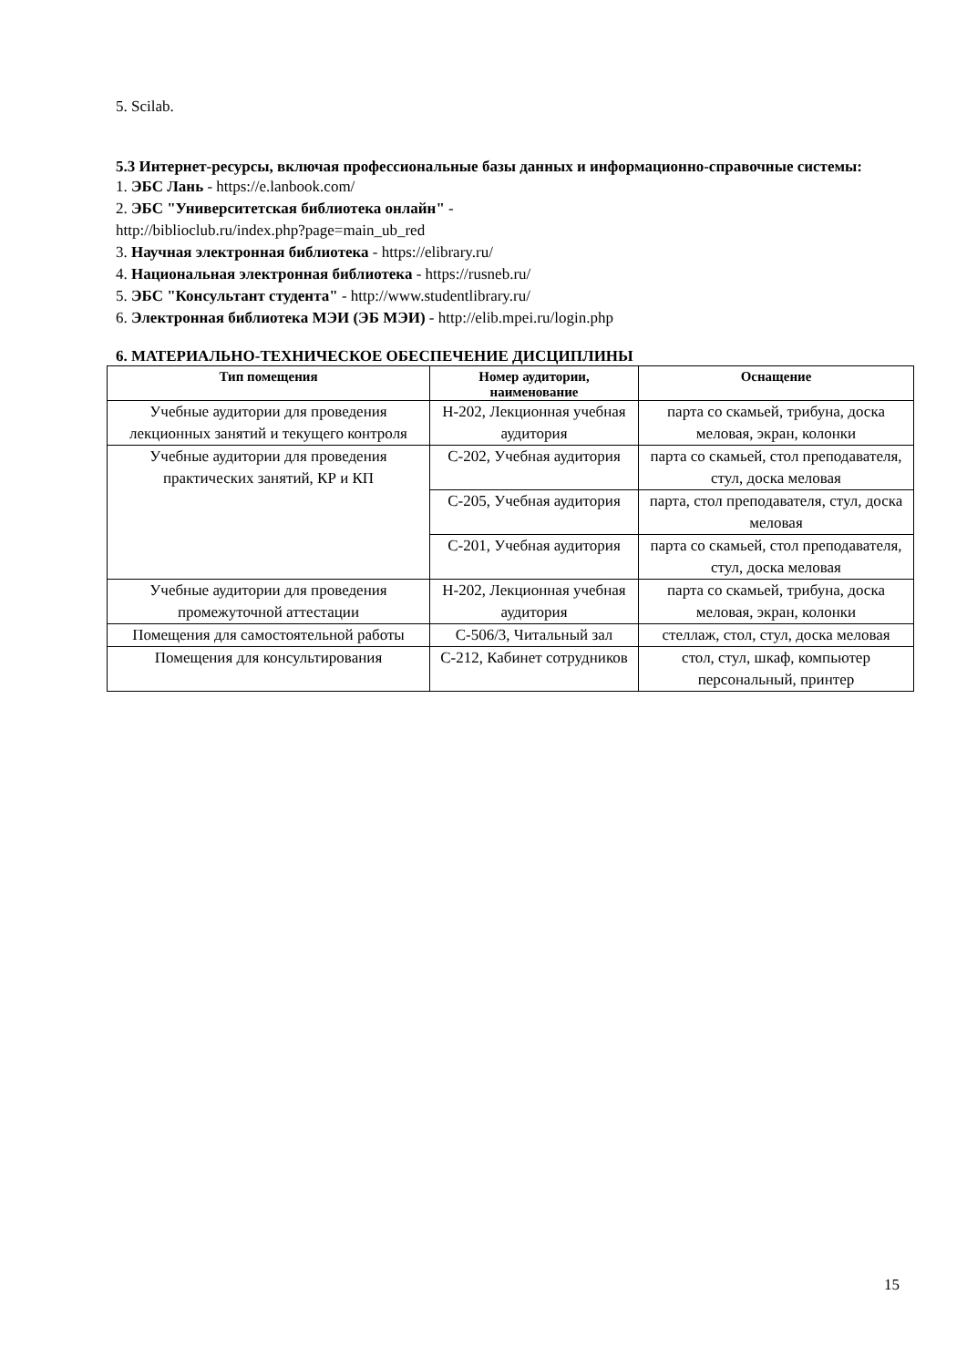5. Scilab.
5.3 Интернет-ресурсы, включая профессиональные базы данных и информационно-справочные системы:
1. ЭБС Лань - https://e.lanbook.com/
2. ЭБС "Университетская библиотека онлайн" -
http://biblioclub.ru/index.php?page=main_ub_red
3. Научная электронная библиотека - https://elibrary.ru/
4. Национальная электронная библиотека - https://rusneb.ru/
5. ЭБС "Консультант студента" - http://www.studentlibrary.ru/
6. Электронная библиотека МЭИ (ЭБ МЭИ) - http://elib.mpei.ru/login.php
6. МАТЕРИАЛЬНО-ТЕХНИЧЕСКОЕ ОБЕСПЕЧЕНИЕ ДИСЦИПЛИНЫ
| Тип помещения | Номер аудитории, наименование | Оснащение |
| --- | --- | --- |
| Учебные аудитории для проведения лекционных занятий и текущего контроля | Н-202, Лекционная учебная аудитория | парта со скамьей, трибуна, доска меловая, экран, колонки |
| Учебные аудитории для проведения практических занятий, КР и КП | С-202, Учебная аудитория | парта со скамьей, стол преподавателя, стул, доска меловая |
| | С-205, Учебная аудитория | парта, стол преподавателя, стул, доска меловая |
| | С-201, Учебная аудитория | парта со скамьей, стол преподавателя, стул, доска меловая |
| Учебные аудитории для проведения промежуточной аттестации | Н-202, Лекционная учебная аудитория | парта со скамьей, трибуна, доска меловая, экран, колонки |
| Помещения для самостоятельной работы | С-506/3, Читальный зал | стеллаж, стол, стул, доска меловая |
| Помещения для консультирования | С-212, Кабинет сотрудников | стол, стул, шкаф, компьютер персональный, принтер |
15